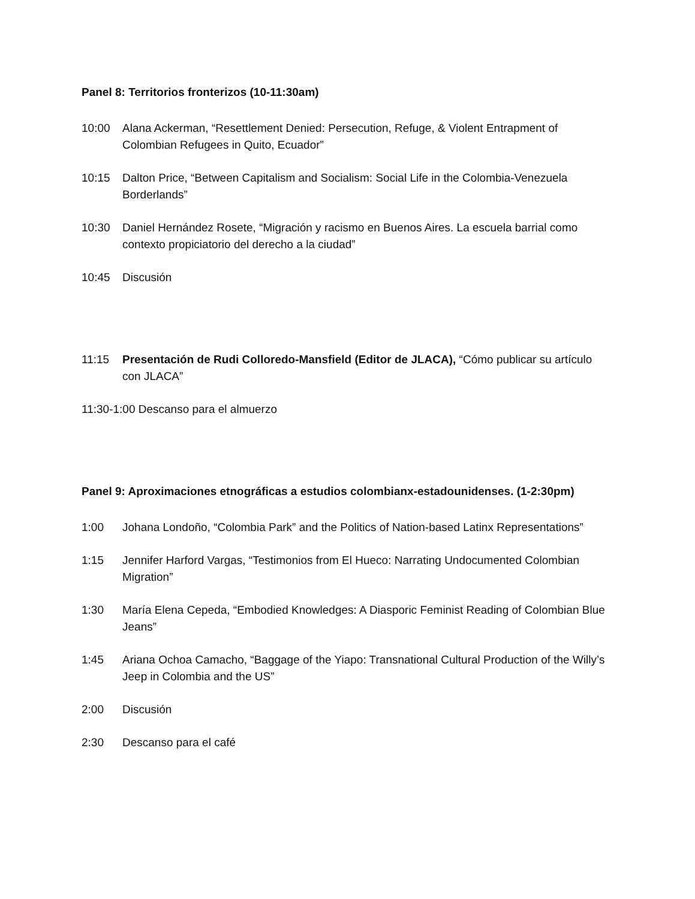Panel 8: Territorios fronterizos (10-11:30am)
10:00 Alana Ackerman, “Resettlement Denied: Persecution, Refuge, & Violent Entrapment of Colombian Refugees in Quito, Ecuador”
10:15 Dalton Price, “Between Capitalism and Socialism: Social Life in the Colombia-Venezuela Borderlands”
10:30 Daniel Hernández Rosete, “Migración y racismo en Buenos Aires. La escuela barrial como contexto propiciatorio del derecho a la ciudad”
10:45 Discusión
11:15 Presentación de Rudi Colloredo-Mansfield (Editor de JLACA), “Cómo publicar su artículo con JLACA”
11:30-1:00 Descanso para el almuerzo
Panel 9: Aproximaciones etnográficas a estudios colombianx-estadounidenses. (1-2:30pm)
1:00 Johana Londoño, “Colombia Park” and the Politics of Nation-based Latinx Representations”
1:15 Jennifer Harford Vargas, “Testimonios from El Hueco: Narrating Undocumented Colombian Migration”
1:30 María Elena Cepeda, “Embodied Knowledges: A Diasporic Feminist Reading of Colombian Blue Jeans”
1:45 Ariana Ochoa Camacho, “Baggage of the Yiapo: Transnational Cultural Production of the Willy’s Jeep in Colombia and the US”
2:00 Discusión
2:30 Descanso para el café